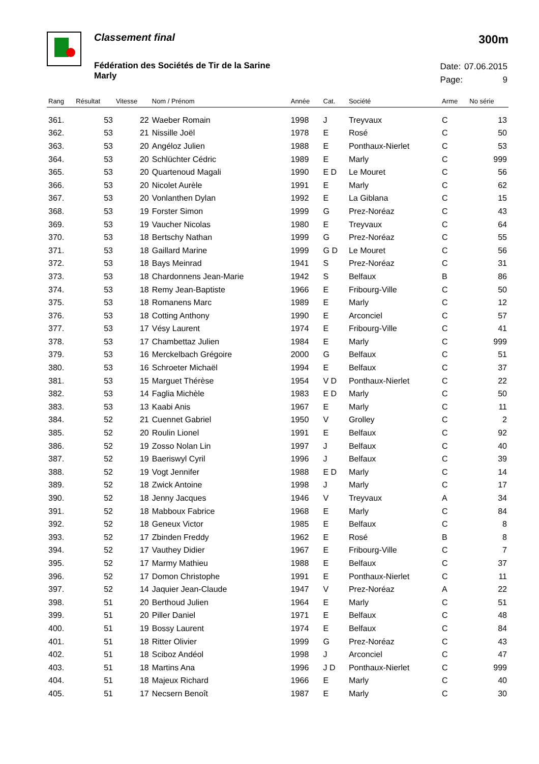Classement final
300m
Fédération des Sociétés de Tir de la Sarine
Marly
| Date: | 07.06.2015 |
| Page: | 9 |
| Rang | Résultat | Vitesse | Nom / Prénom | Année | Cat. | Société | Arme | No série |
| --- | --- | --- | --- | --- | --- | --- | --- | --- |
| 361. | 53 | 22 | Waeber Romain | 1998 | J | Treyvaux | C | 13 |
| 362. | 53 | 21 | Nissille Joël | 1978 | E | Rosé | C | 50 |
| 363. | 53 | 20 | Angéloz Julien | 1988 | E | Ponthaux-Nierlet | C | 53 |
| 364. | 53 | 20 | Schlüchter Cédric | 1989 | E | Marly | C | 999 |
| 365. | 53 | 20 | Quartenoud Magali | 1990 | E D | Le Mouret | C | 56 |
| 366. | 53 | 20 | Nicolet Aurèle | 1991 | E | Marly | C | 62 |
| 367. | 53 | 20 | Vonlanthen Dylan | 1992 | E | La Giblana | C | 15 |
| 368. | 53 | 19 | Forster Simon | 1999 | G | Prez-Noréaz | C | 43 |
| 369. | 53 | 19 | Vaucher Nicolas | 1980 | E | Treyvaux | C | 64 |
| 370. | 53 | 18 | Bertschy Nathan | 1999 | G | Prez-Noréaz | C | 55 |
| 371. | 53 | 18 | Gaillard Marine | 1999 | G D | Le Mouret | C | 56 |
| 372. | 53 | 18 | Bays Meinrad | 1941 | S | Prez-Noréaz | C | 31 |
| 373. | 53 | 18 | Chardonnens Jean-Marie | 1942 | S | Belfaux | B | 86 |
| 374. | 53 | 18 | Remy Jean-Baptiste | 1966 | E | Fribourg-Ville | C | 50 |
| 375. | 53 | 18 | Romanens Marc | 1989 | E | Marly | C | 12 |
| 376. | 53 | 18 | Cotting Anthony | 1990 | E | Arconciel | C | 57 |
| 377. | 53 | 17 | Vésy Laurent | 1974 | E | Fribourg-Ville | C | 41 |
| 378. | 53 | 17 | Chambettaz Julien | 1984 | E | Marly | C | 999 |
| 379. | 53 | 16 | Merckelbach Grégoire | 2000 | G | Belfaux | C | 51 |
| 380. | 53 | 16 | Schroeter Michaël | 1994 | E | Belfaux | C | 37 |
| 381. | 53 | 15 | Marguet Thérèse | 1954 | V D | Ponthaux-Nierlet | C | 22 |
| 382. | 53 | 14 | Faglia Michèle | 1983 | E D | Marly | C | 50 |
| 383. | 53 | 13 | Kaabi Anis | 1967 | E | Marly | C | 11 |
| 384. | 52 | 21 | Cuennet Gabriel | 1950 | V | Grolley | C | 2 |
| 385. | 52 | 20 | Roulin Lionel | 1991 | E | Belfaux | C | 92 |
| 386. | 52 | 19 | Zosso Nolan Lin | 1997 | J | Belfaux | C | 40 |
| 387. | 52 | 19 | Baeriswyl Cyril | 1996 | J | Belfaux | C | 39 |
| 388. | 52 | 19 | Vogt Jennifer | 1988 | E D | Marly | C | 14 |
| 389. | 52 | 18 | Zwick Antoine | 1998 | J | Marly | C | 17 |
| 390. | 52 | 18 | Jenny Jacques | 1946 | V | Treyvaux | A | 34 |
| 391. | 52 | 18 | Mabboux Fabrice | 1968 | E | Marly | C | 84 |
| 392. | 52 | 18 | Geneux Victor | 1985 | E | Belfaux | C | 8 |
| 393. | 52 | 17 | Zbinden Freddy | 1962 | E | Rosé | B | 8 |
| 394. | 52 | 17 | Vauthey Didier | 1967 | E | Fribourg-Ville | C | 7 |
| 395. | 52 | 17 | Marmy Mathieu | 1988 | E | Belfaux | C | 37 |
| 396. | 52 | 17 | Domon Christophe | 1991 | E | Ponthaux-Nierlet | C | 11 |
| 397. | 52 | 14 | Jaquier Jean-Claude | 1947 | V | Prez-Noréaz | A | 22 |
| 398. | 51 | 20 | Berthoud Julien | 1964 | E | Marly | C | 51 |
| 399. | 51 | 20 | Piller Daniel | 1971 | E | Belfaux | C | 48 |
| 400. | 51 | 19 | Bossy Laurent | 1974 | E | Belfaux | C | 84 |
| 401. | 51 | 18 | Ritter Olivier | 1999 | G | Prez-Noréaz | C | 43 |
| 402. | 51 | 18 | Sciboz Andéol | 1998 | J | Arconciel | C | 47 |
| 403. | 51 | 18 | Martins Ana | 1996 | J D | Ponthaux-Nierlet | C | 999 |
| 404. | 51 | 18 | Majeux Richard | 1966 | E | Marly | C | 40 |
| 405. | 51 | 17 | Necsern Benoît | 1987 | E | Marly | C | 30 |